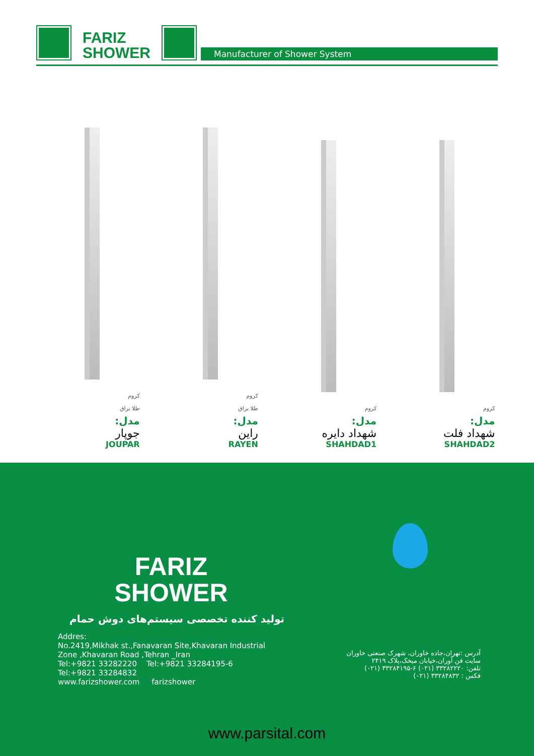FARIZ
SHOWER
Manufacturer of Shower System
کروم
مدل:
شهداد فلت
SHAHDAD2
کروم
مدل:
شهداد دایره
SHAHDAD1
کروم
طلا براق
مدل:
راین
RAYEN
کروم
طلا براق
مدل:
جوپار
JOUPAR
FARIZ
SHOWER
تولید کننده تخصصی سیستم‌های دوش حمام
Addres:
No.2419,Mikhak st.,Fanavaran Site,Khavaran Industrial Zone ,Khavaran Road ,Tehran _Iran
Tel:+9821 33282220 Tel:+9821 33284195-6
Tel:+9821 33284832
www.farizshower.com farizshower
آدرس :تهران،جاده خاوران، شهرک صنعتی خاوران
سایت فن آوران،خیابان میخک،پلاک ۲۴۱۹
تلفن: ۳۳۲۸۲۲۲۰ (۰۲۱) ۶-۳۳۲۸۴۱۹۵ (۰۲۱)
فکس : ۳۳۲۸۴۸۳۲ (۰۲۱)
www.parsital.com